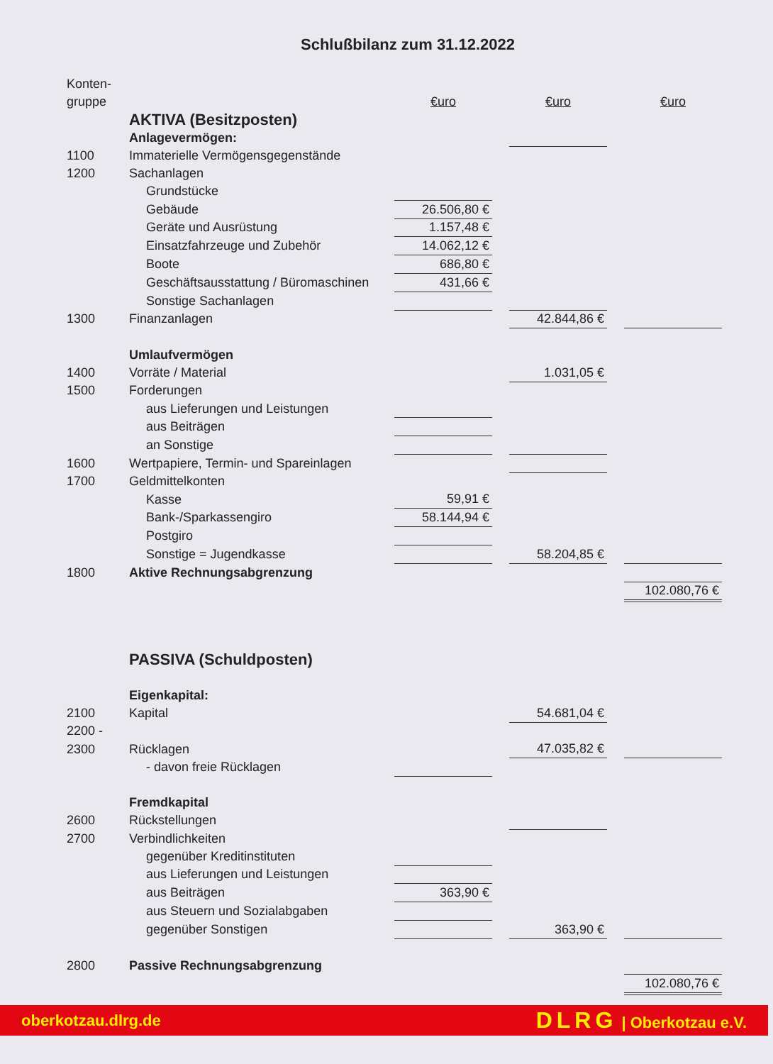Schlußbilanz zum 31.12.2022
| Konten- | | | | | | |
| gruppe | | €uro | | €uro | | €uro |
| | AKTIVA (Besitzposten) | | | | | |
| | Anlagevermögen: | | | | | |
| 1100 | Immaterielle Vermögensgegenstände | | | | | |
| 1200 | Sachanlagen | | | | | |
| | Grundstücke | | | | | |
| | Gebäude | 26.506,80 € | | | | |
| | Geräte und Ausrüstung | 1.157,48 € | | | | |
| | Einsatzfahrzeuge und Zubehör | 14.062,12 € | | | | |
| | Boote | 686,80 € | | | | |
| | Geschäftsausstattung / Büromaschinen | 431,66 € | | | | |
| | Sonstige Sachanlagen | | | | | |
| 1300 | Finanzanlagen | | | 42.844,86 € | | |
| | Umlaufvermögen | | | | | |
| 1400 | Vorräte / Material | | | 1.031,05 € | | |
| 1500 | Forderungen | | | | | |
| | aus Lieferungen und Leistungen | | | | | |
| | aus Beiträgen | | | | | |
| | an Sonstige | | | | | |
| 1600 | Wertpapiere, Termin- und Spareinlagen | | | | | |
| 1700 | Geldmittelkonten | | | | | |
| | Kasse | 59,91 € | | | | |
| | Bank-/Sparkassengiro | 58.144,94 € | | | | |
| | Postgiro | | | | | |
| | Sonstige = Jugendkasse | | | 58.204,85 € | | |
| 1800 | Aktive Rechnungsabgrenzung | | | | | |
| | | | | | | 102.080,76 € |
| | PASSIVA (Schuldposten) | | | | | |
| | Eigenkapital: | | | | | |
| 2100 | Kapital | | | 54.681,04 € | | |
| 2200 - | | | | | | |
| 2300 | Rücklagen | | | 47.035,82 € | | |
| | - davon freie Rücklagen | | | | | |
| | Fremdkapital | | | | | |
| 2600 | Rückstellungen | | | | | |
| 2700 | Verbindlichkeiten | | | | | |
| | gegenüber Kreditinstituten | | | | | |
| | aus Lieferungen und Leistungen | | | | | |
| | aus Beiträgen | 363,90 € | | | | |
| | aus Steuern und Sozialabgaben | | | | | |
| | gegenüber Sonstigen | | | 363,90 € | | |
| 2800 | Passive Rechnungsabgrenzung | | | | | |
| | | | | | | 102.080,76 € |
oberkotzau.dlrg.de DLRG | Oberkotzau e.V.